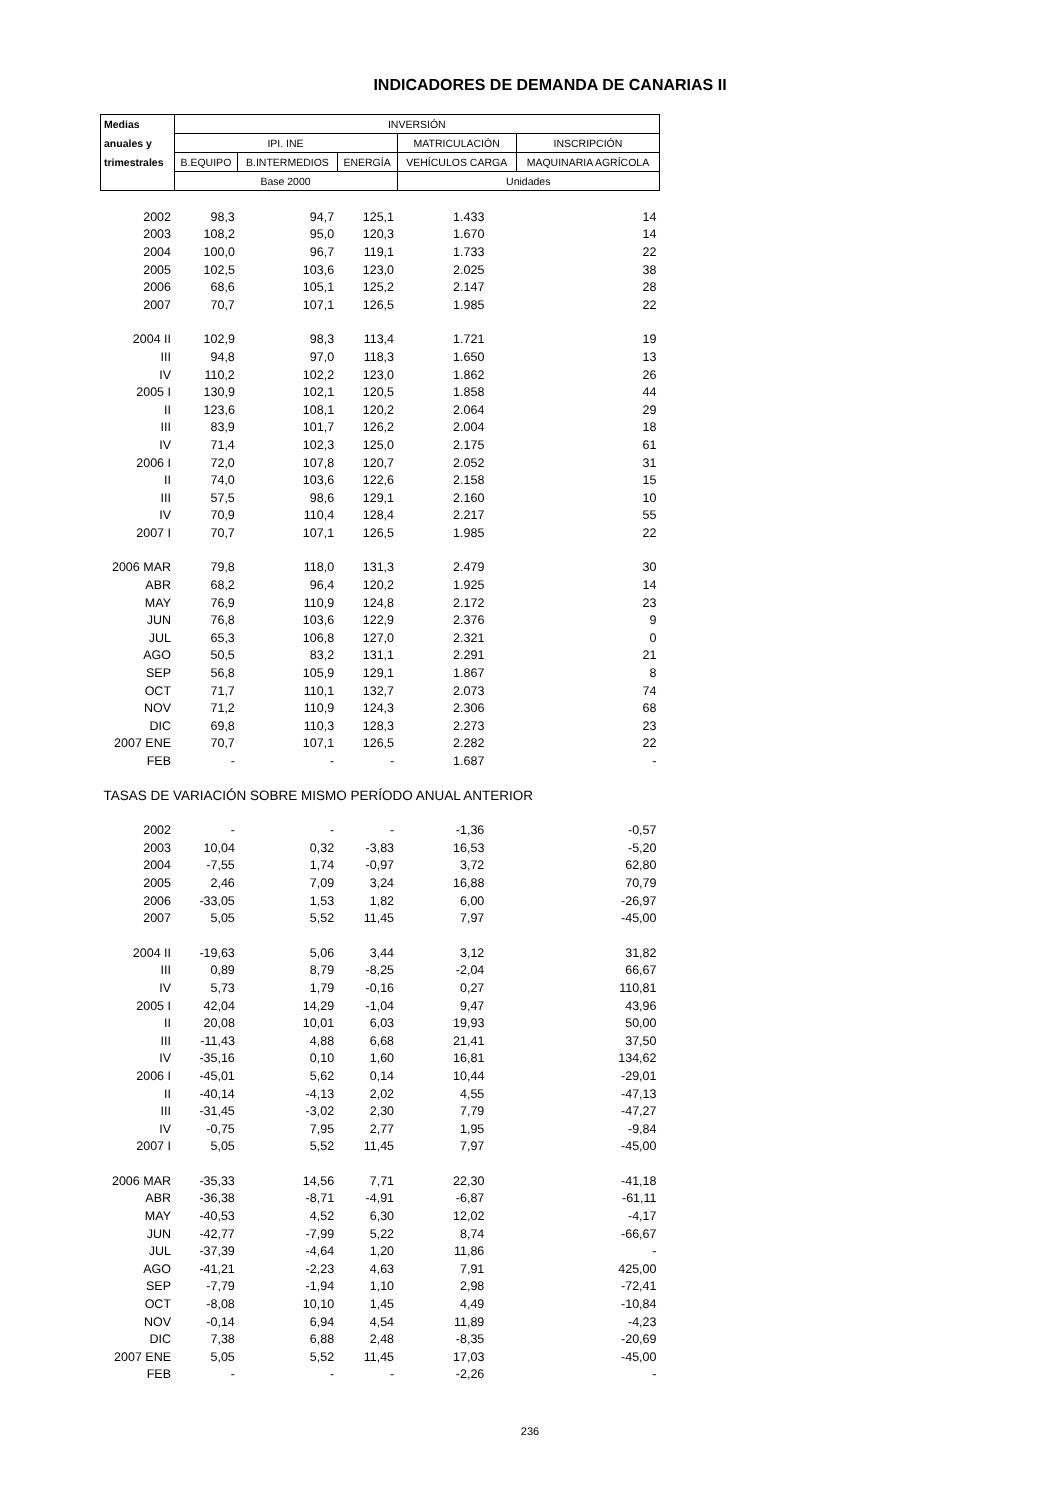INDICADORES DE DEMANDA DE CANARIAS II
| Medias | INVERSIÓN | | | | |
| --- | --- | --- | --- | --- | --- |
| anuales y | IPI. INE | | | MATRICULACIÓN | INSCRIPCIÓN |
| trimestrales | B.EQUIPO | B.INTERMEDIOS | ENERGÍA | VEHÍCULOS CARGA | MAQUINARIA AGRÍCOLA |
| | Base 2000 | | | Unidades | |
| 2002 | 98,3 | 94,7 | 125,1 | 1.433 | 14 |
| 2003 | 108,2 | 95,0 | 120,3 | 1.670 | 14 |
| 2004 | 100,0 | 96,7 | 119,1 | 1.733 | 22 |
| 2005 | 102,5 | 103,6 | 123,0 | 2.025 | 38 |
| 2006 | 68,6 | 105,1 | 125,2 | 2.147 | 28 |
| 2007 | 70,7 | 107,1 | 126,5 | 1.985 | 22 |
| 2004 II | 102,9 | 98,3 | 113,4 | 1.721 | 19 |
| III | 94,8 | 97,0 | 118,3 | 1.650 | 13 |
| IV | 110,2 | 102,2 | 123,0 | 1.862 | 26 |
| 2005 I | 130,9 | 102,1 | 120,5 | 1.858 | 44 |
| II | 123,6 | 108,1 | 120,2 | 2.064 | 29 |
| III | 83,9 | 101,7 | 126,2 | 2.004 | 18 |
| IV | 71,4 | 102,3 | 125,0 | 2.175 | 61 |
| 2006 I | 72,0 | 107,8 | 120,7 | 2.052 | 31 |
| II | 74,0 | 103,6 | 122,6 | 2.158 | 15 |
| III | 57,5 | 98,6 | 129,1 | 2.160 | 10 |
| IV | 70,9 | 110,4 | 128,4 | 2.217 | 55 |
| 2007 I | 70,7 | 107,1 | 126,5 | 1.985 | 22 |
| 2006 MAR | 79,8 | 118,0 | 131,3 | 2.479 | 30 |
| ABR | 68,2 | 96,4 | 120,2 | 1.925 | 14 |
| MAY | 76,9 | 110,9 | 124,8 | 2.172 | 23 |
| JUN | 76,8 | 103,6 | 122,9 | 2.376 | 9 |
| JUL | 65,3 | 106,8 | 127,0 | 2.321 | 0 |
| AGO | 50,5 | 83,2 | 131,1 | 2.291 | 21 |
| SEP | 56,8 | 105,9 | 129,1 | 1.867 | 8 |
| OCT | 71,7 | 110,1 | 132,7 | 2.073 | 74 |
| NOV | 71,2 | 110,9 | 124,3 | 2.306 | 68 |
| DIC | 69,8 | 110,3 | 128,3 | 2.273 | 23 |
| 2007 ENE | 70,7 | 107,1 | 126,5 | 2.282 | 22 |
| FEB | - | - | - | 1.687 | - |
| TASAS DE VARIACIÓN SOBRE MISMO PERÍODO ANUAL ANTERIOR | | | | | |
| 2002 | - | - | - | -1,36 | -0,57 |
| 2003 | 10,04 | 0,32 | -3,83 | 16,53 | -5,20 |
| 2004 | -7,55 | 1,74 | -0,97 | 3,72 | 62,80 |
| 2005 | 2,46 | 7,09 | 3,24 | 16,88 | 70,79 |
| 2006 | -33,05 | 1,53 | 1,82 | 6,00 | -26,97 |
| 2007 | 5,05 | 5,52 | 11,45 | 7,97 | -45,00 |
| 2004 II | -19,63 | 5,06 | 3,44 | 3,12 | 31,82 |
| III | 0,89 | 8,79 | -8,25 | -2,04 | 66,67 |
| IV | 5,73 | 1,79 | -0,16 | 0,27 | 110,81 |
| 2005 I | 42,04 | 14,29 | -1,04 | 9,47 | 43,96 |
| II | 20,08 | 10,01 | 6,03 | 19,93 | 50,00 |
| III | -11,43 | 4,88 | 6,68 | 21,41 | 37,50 |
| IV | -35,16 | 0,10 | 1,60 | 16,81 | 134,62 |
| 2006 I | -45,01 | 5,62 | 0,14 | 10,44 | -29,01 |
| II | -40,14 | -4,13 | 2,02 | 4,55 | -47,13 |
| III | -31,45 | -3,02 | 2,30 | 7,79 | -47,27 |
| IV | -0,75 | 7,95 | 2,77 | 1,95 | -9,84 |
| 2007 I | 5,05 | 5,52 | 11,45 | 7,97 | -45,00 |
| 2006 MAR | -35,33 | 14,56 | 7,71 | 22,30 | -41,18 |
| ABR | -36,38 | -8,71 | -4,91 | -6,87 | -61,11 |
| MAY | -40,53 | 4,52 | 6,30 | 12,02 | -4,17 |
| JUN | -42,77 | -7,99 | 5,22 | 8,74 | -66,67 |
| JUL | -37,39 | -4,64 | 1,20 | 11,86 | - |
| AGO | -41,21 | -2,23 | 4,63 | 7,91 | 425,00 |
| SEP | -7,79 | -1,94 | 1,10 | 2,98 | -72,41 |
| OCT | -8,08 | 10,10 | 1,45 | 4,49 | -10,84 |
| NOV | -0,14 | 6,94 | 4,54 | 11,89 | -4,23 |
| DIC | 7,38 | 6,88 | 2,48 | -8,35 | -20,69 |
| 2007 ENE | 5,05 | 5,52 | 11,45 | 17,03 | -45,00 |
| FEB | - | - | - | -2,26 | - |
236